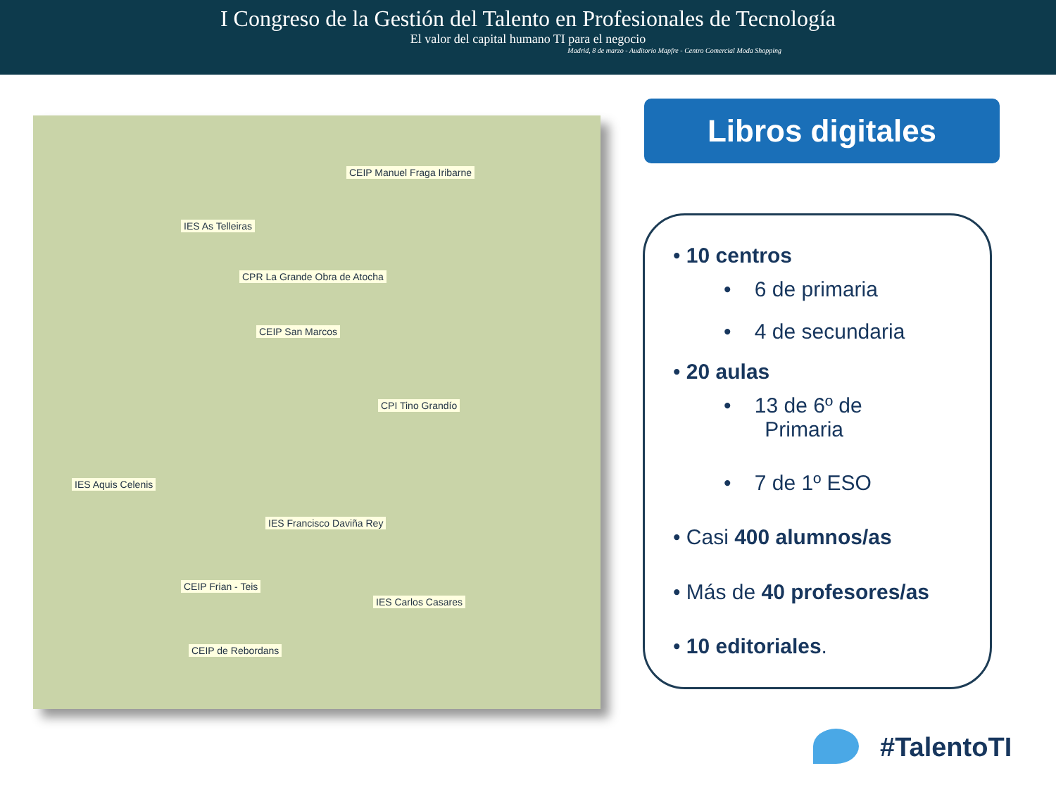I Congreso de la Gestión del Talento en Profesionales de Tecnología
El valor del capital humano TI para el negocio
Madrid, 8 de marzo - Auditorio Mapfre - Centro Comercial Moda Shopping
CEIP Manuel Fraga Iribarne
IES As Telleiras
CPR La Grande Obra de Atocha
CEIP San Marcos
CPI Tino Grandío
IES Aquis Celenis
IES Francisco Daviña Rey
CEIP Frian - Teis
IES Carlos Casares
CEIP de Rebordans
Libros digitales
• 10 centros
• 6 de primaria
• 4 de secundaria
• 20 aulas
• 13 de 6º de
Primaria
• 7 de 1º ESO
• Casi 400 alumnos/as
• Más de 40 profesores/as
• 10 editoriales.
#TalentoTI